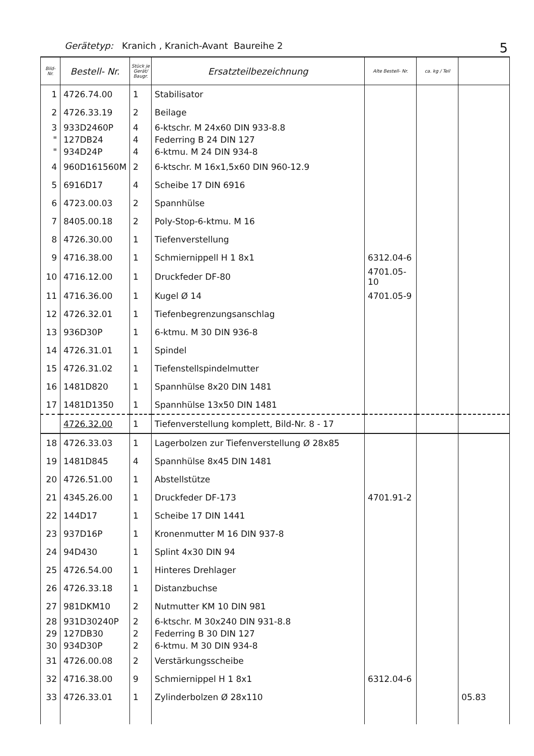Gerätetyp: Kranich , Kranich-Avant Baureihe 2 5
| Bild- Nr. | Bestell- Nr. | Stück je Gerät/ Baugr. | Ersatzteilbezeichnung | Alte Bestell- Nr. | ca. kg / Teil | |
| --- | --- | --- | --- | --- | --- | --- |
| 1 | 4726.74.00 | 1 | Stabilisator | | | |
| 2 | 4726.33.19 | 2 | Beilage | | | |
| 3 | 933D2460P | 4 | 6-ktschr. M 24x60 DIN 933-8.8 | | | |
| " | 127DB24 | 4 | Federring B 24 DIN 127 | | | |
| " | 934D24P | 4 | 6-ktmu. M 24 DIN 934-8 | | | |
| 4 | 960D161560M | 2 | 6-ktschr. M 16x1,5x60 DIN 960-12.9 | | | |
| 5 | 6916D17 | 4 | Scheibe 17 DIN 6916 | | | |
| 6 | 4723.00.03 | 2 | Spannhülse | | | |
| 7 | 8405.00.18 | 2 | Poly-Stop-6-ktmu. M 16 | | | |
| 8 | 4726.30.00 | 1 | Tiefenverstellung | | | |
| 9 | 4716.38.00 | 1 | Schmiernippell H 1 8x1 | 6312.04-6 | | |
| 10 | 4716.12.00 | 1 | Druckfeder DF-80 | 4701.05-10 | | |
| 11 | 4716.36.00 | 1 | Kugel Ø 14 | 4701.05-9 | | |
| 12 | 4726.32.01 | 1 | Tiefenbegrenzungsanschlag | | | |
| 13 | 936D30P | 1 | 6-ktmu. M 30 DIN 936-8 | | | |
| 14 | 4726.31.01 | 1 | Spindel | | | |
| 15 | 4726.31.02 | 1 | Tiefenstellspindelmutter | | | |
| 16 | 1481D820 | 1 | Spannhülse 8x20 DIN 1481 | | | |
| 17 | 1481D1350 | 1 | Spannhülse 13x50 DIN 1481 | | | |
| | 4726.32.00 | 1 | Tiefenverstellung komplett, Bild-Nr. 8 - 17 | | | |
| 18 | 4726.33.03 | 1 | Lagerbolzen zur Tiefenverstellung Ø 28x85 | | | |
| 19 | 1481D845 | 4 | Spannhülse 8x45 DIN 1481 | | | |
| 20 | 4726.51.00 | 1 | Abstellstütze | | | |
| 21 | 4345.26.00 | 1 | Druckfeder DF-173 | 4701.91-2 | | |
| 22 | 144D17 | 1 | Scheibe 17 DIN 1441 | | | |
| 23 | 937D16P | 1 | Kronenmutter M 16 DIN 937-8 | | | |
| 24 | 94D430 | 1 | Splint 4x30 DIN 94 | | | |
| 25 | 4726.54.00 | 1 | Hinteres Drehlager | | | |
| 26 | 4726.33.18 | 1 | Distanzbuchse | | | |
| 27 | 981DKM10 | 2 | Nutmutter KM 10 DIN 981 | | | |
| 28 | 931D30240P | 2 | 6-ktschr. M 30x240 DIN 931-8.8 | | | |
| 29 | 127DB30 | 2 | Federring B 30 DIN 127 | | | |
| 30 | 934D30P | 2 | 6-ktmu. M 30 DIN 934-8 | | | |
| 31 | 4726.00.08 | 2 | Verstärkungsscheibe | | | |
| 32 | 4716.38.00 | 9 | Schmiernippel H 1 8x1 | 6312.04-6 | | |
| 33 | 4726.33.01 | 1 | Zylinderbolzen Ø 28x110 | | | 05.83 |